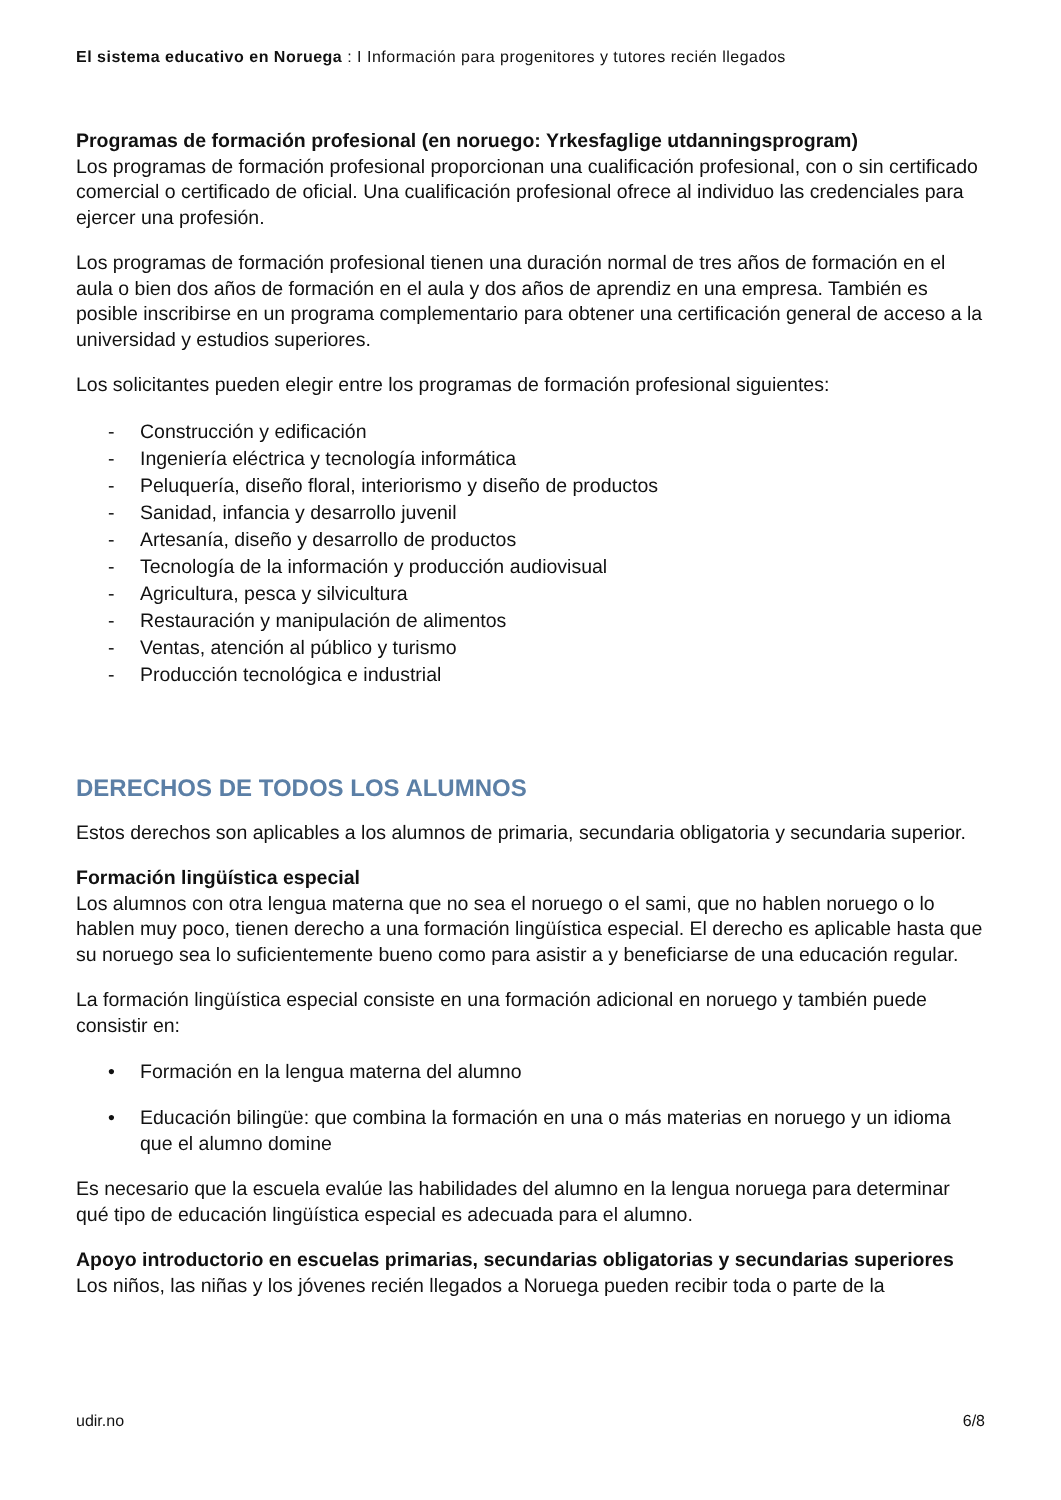El sistema educativo en Noruega : I Información para progenitores y tutores recién llegados
Programas de formación profesional (en noruego: Yrkesfaglige utdanningsprogram)
Los programas de formación profesional proporcionan una cualificación profesional, con o sin certificado comercial o certificado de oficial. Una cualificación profesional ofrece al individuo las credenciales para ejercer una profesión.
Los programas de formación profesional tienen una duración normal de tres años de formación en el aula o bien dos años de formación en el aula y dos años de aprendiz en una empresa. También es posible inscribirse en un programa complementario para obtener una certificación general de acceso a la universidad y estudios superiores.
Los solicitantes pueden elegir entre los programas de formación profesional siguientes:
- Construcción y edificación
- Ingeniería eléctrica y tecnología informática
- Peluquería, diseño floral, interiorismo y diseño de productos
- Sanidad, infancia y desarrollo juvenil
- Artesanía, diseño y desarrollo de productos
- Tecnología de la información y producción audiovisual
- Agricultura, pesca y silvicultura
- Restauración y manipulación de alimentos
- Ventas, atención al público y turismo
- Producción tecnológica e industrial
DERECHOS DE TODOS LOS ALUMNOS
Estos derechos son aplicables a los alumnos de primaria, secundaria obligatoria y secundaria superior.
Formación lingüística especial
Los alumnos con otra lengua materna que no sea el noruego o el sami, que no hablen noruego o lo hablen muy poco, tienen derecho a una formación lingüística especial. El derecho es aplicable hasta que su noruego sea lo suficientemente bueno como para asistir a y beneficiarse de una educación regular.
La formación lingüística especial consiste en una formación adicional en noruego y también puede consistir en:
• Formación en la lengua materna del alumno
• Educación bilingüe: que combina la formación en una o más materias en noruego y un idioma que el alumno domine
Es necesario que la escuela evalúe las habilidades del alumno en la lengua noruega para determinar qué tipo de educación lingüística especial es adecuada para el alumno.
Apoyo introductorio en escuelas primarias, secundarias obligatorias y secundarias superiores
Los niños, las niñas y los jóvenes recién llegados a Noruega pueden recibir toda o parte de la
udir.no 6/8